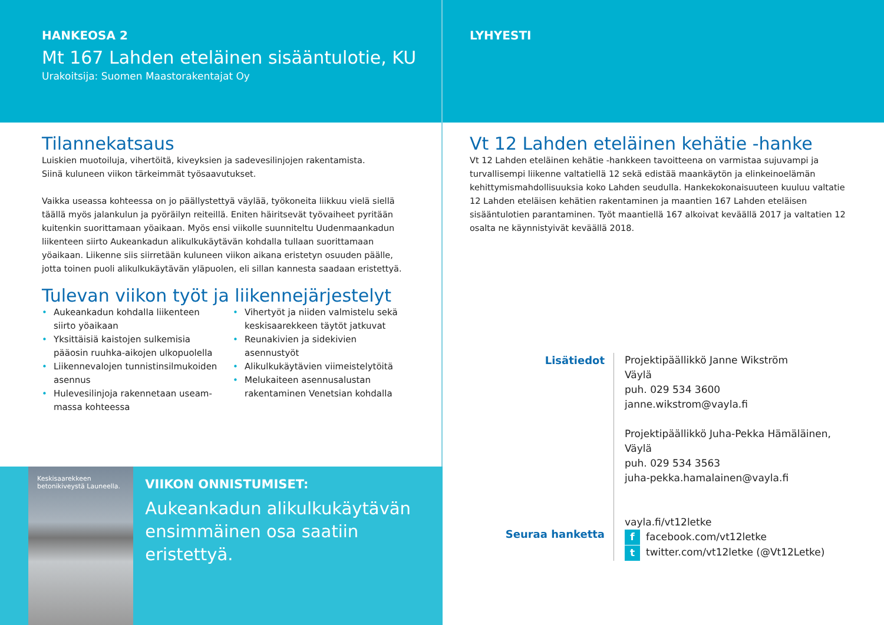HANKEOSA 2
Mt 167 Lahden eteläinen sisääntulotie, KU
Urakoitsija: Suomen Maastorakentajat Oy
Tilannekatsaus
Luiskien muotoiluja, vihertöitä, kiveyksien ja sadevesilinjojen rakentamista.
Siinä kuluneen viikon tärkeimmät työsaavutukset.
Vaikka useassa kohteessa on jo päällystettyä väylää, työkoneita liikkuu vielä siellä täällä myös jalankulun ja pyöräilyn reiteillä. Eniten häiritsevät työvaiheet pyritään kuitenkin suorittamaan yöaikaan. Myös ensi viikolle suunniteltu Uudenmaankadun liikenteen siirto Aukeankadun alikulkukäytävän kohdalla tullaan suorittamaan yöaikaan. Liikenne siis siirretään kuluneen viikon aikana eristetyn osuuden päälle, jotta toinen puoli alikulkukäytävän yläpuolen, eli sillan kannesta saadaan eristettyä.
Tulevan viikon työt ja liikennejärjestelyt
Aukeankadun kohdalla liikenteen siirto yöaikaan
Yksittäisiä kaistojen sulkemisia pääosin ruuhka-aikojen ulkopuolella
Liikennevalojen tunnistinsilmukoiden asennus
Hulevesilinjoja rakennetaan useam­massa kohteessa
Vihertyöt ja niiden valmistelu sekä keskisaarekkeen täytöt jatkuvat
Reunakivien ja sidekivien asennustyöt
Alikulkukäytävien viimeistelytöitä
Melukaiteen asennusalustan rakentaminen Venetsian kohdalla
Keskisaarekkeen betonikiveystä Launeella.
VIIKON ONNISTUMISET:
Aukeankadun alikulkukäytävän ensimmäinen osa saatiin eristettyä.
LYHYESTI
Vt 12 Lahden eteläinen kehätie -hanke
Vt 12 Lahden eteläinen kehätie -hankkeen tavoitteena on varmistaa sujuvampi ja turvallisempi liikenne valtatiellä 12 sekä edistää maankäytön ja elinkeinoelämän kehittymismahdollisuuksia koko Lahden seudulla. Hankekokonaisuuteen kuuluu valtatie 12 Lahden eteläisen kehätien rakentaminen ja maantien 167 Lahden eteläisen sisääntulotien parantaminen. Työt maantiellä 167 alkoivat keväällä 2017 ja valtatien 12 osalta ne käynnistyivät keväällä 2018.
Lisätiedot
Seuraa hanketta
Projektipäällikkö Janne Wikström
Väylä
puh. 029 534 3600
janne.wikstrom@vayla.fi
Projektipäällikkö Juha-Pekka Hämäläinen,
Väylä
puh. 029 534 3563
juha-pekka.hamalainen@vayla.fi
vayla.fi/vt12letke
f facebook.com/vt12letke
t twitter.com/vt12letke (@Vt12Letke)